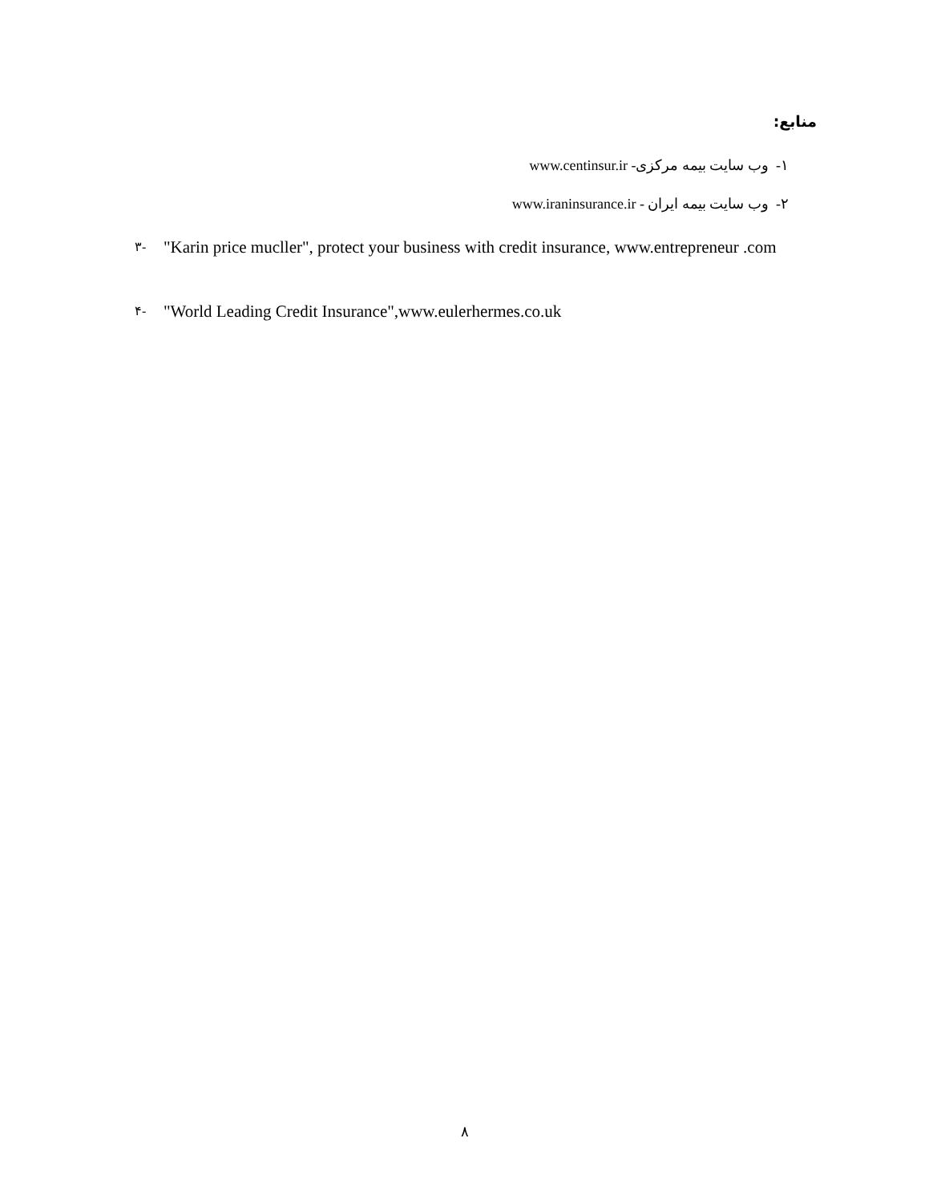منابع:
۱- وب سایت بیمه مرکزی- www.centinsur.ir
۲- وب سایت بیمه ایران - www.iraninsurance.ir
۳-
"Karin price mucller", protect your business with credit insurance, www.entrepreneur .com
۴-
"World Leading Credit Insurance",www.eulerhermes.co.uk
۸